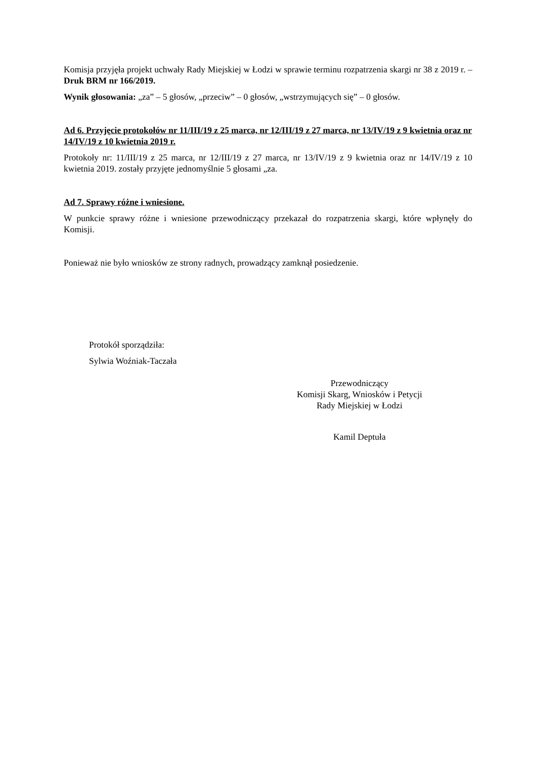Komisja przyjęła projekt uchwały Rady Miejskiej w Łodzi w sprawie terminu rozpatrzenia skargi nr 38 z 2019 r. – Druk BRM nr 166/2019.
Wynik głosowania: „za” – 5 głosów, „przeciw” – 0 głosów, „wstrzymujących się” – 0 głosów.
Ad 6. Przyjęcie protokołów nr 11/III/19 z 25 marca, nr 12/III/19 z 27 marca, nr 13/IV/19 z 9 kwietnia oraz nr 14/IV/19 z 10 kwietnia 2019 r.
Protokoły nr: 11/III/19 z 25 marca, nr 12/III/19 z 27 marca, nr 13/IV/19 z 9 kwietnia oraz nr 14/IV/19 z 10 kwietnia 2019. zostały przyjęte jednomyślnie 5 głosami „za.
Ad 7. Sprawy różne i wniesione.
W punkcie sprawy różne i wniesione przewodniczący przekazał do rozpatrzenia skargi, które wpłynęły do Komisji.
Ponieważ nie było wniosków ze strony radnych, prowadzący zamknął posiedzenie.
Protokół sporządziła:
Sylwia Woźniak-Taczała
Przewodniczący
Komisji Skarg, Wniosków i Petycji
Rady Miejskiej w Łodzi
Kamil Deptuła